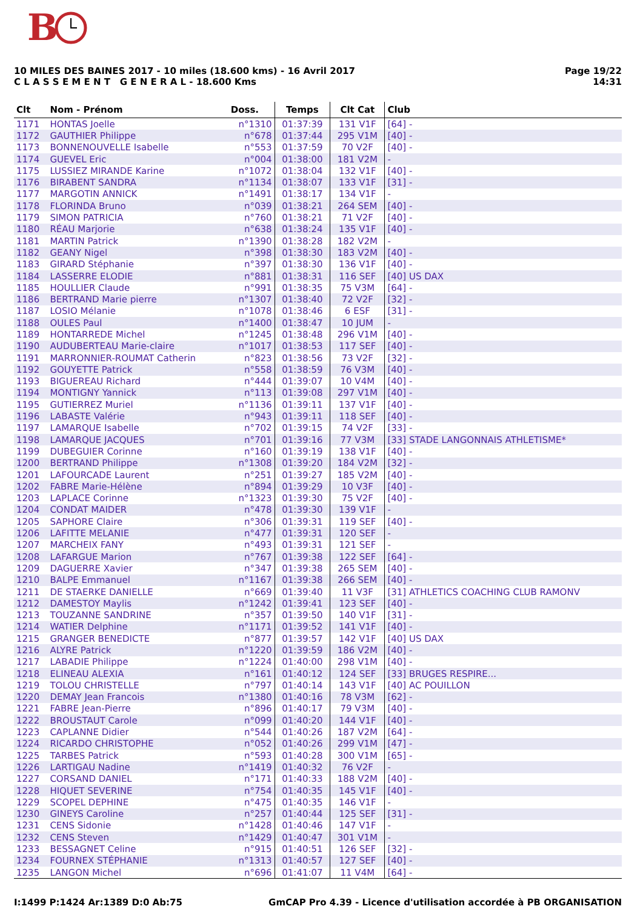B
10 MILES DES BAINES 2017 - 10 miles (18.600 kms) - 16 Avril 2017
C L A S S E M E N T G E N E R A L - 18.600 Kms
Page 19/22
14:31
| Clt | Nom - Prénom | Doss. | Temps | Clt Cat | Club |
| --- | --- | --- | --- | --- | --- |
| 1171 | HONTAS Joelle | n°1310 | 01:37:39 | 131 V1F | [64] - |
| 1172 | GAUTHIER Philippe | n°678 | 01:37:44 | 295 V1M | [40] - |
| 1173 | BONNENOUVELLE Isabelle | n°553 | 01:37:59 | 70 V2F | [40] - |
| 1174 | GUEVEL Eric | n°004 | 01:38:00 | 181 V2M | - |
| 1175 | LUSSIEZ MIRANDE Karine | n°1072 | 01:38:04 | 132 V1F | [40] - |
| 1176 | BIRABENT SANDRA | n°1134 | 01:38:07 | 133 V1F | [31] - |
| 1177 | MARGOTIN ANNICK | n°1491 | 01:38:17 | 134 V1F | - |
| 1178 | FLORINDA Bruno | n°039 | 01:38:21 | 264 SEM | [40] - |
| 1179 | SIMON PATRICIA | n°760 | 01:38:21 | 71 V2F | [40] - |
| 1180 | RÉAU Marjorie | n°638 | 01:38:24 | 135 V1F | [40] - |
| 1181 | MARTIN Patrick | n°1390 | 01:38:28 | 182 V2M | - |
| 1182 | GEANY Nigel | n°398 | 01:38:30 | 183 V2M | [40] - |
| 1183 | GIRARD Stéphanie | n°397 | 01:38:30 | 136 V1F | [40] - |
| 1184 | LASSERRE ELODIE | n°881 | 01:38:31 | 116 SEF | [40] US DAX |
| 1185 | HOULLIER Claude | n°991 | 01:38:35 | 75 V3M | [64] - |
| 1186 | BERTRAND Marie pierre | n°1307 | 01:38:40 | 72 V2F | [32] - |
| 1187 | LOSIO Mélanie | n°1078 | 01:38:46 | 6 ESF | [31] - |
| 1188 | OULES Paul | n°1400 | 01:38:47 | 10 JUM | - |
| 1189 | HONTARREDE Michel | n°1245 | 01:38:48 | 296 V1M | [40] - |
| 1190 | AUDUBERTEAU Marie-claire | n°1017 | 01:38:53 | 117 SEF | [40] - |
| 1191 | MARRONNIER-ROUMAT Catherin | n°823 | 01:38:56 | 73 V2F | [32] - |
| 1192 | GOUYETTE Patrick | n°558 | 01:38:59 | 76 V3M | [40] - |
| 1193 | BIGUEREAU Richard | n°444 | 01:39:07 | 10 V4M | [40] - |
| 1194 | MONTIGNY Yannick | n°113 | 01:39:08 | 297 V1M | [40] - |
| 1195 | GUTIERREZ Muriel | n°1136 | 01:39:11 | 137 V1F | [40] - |
| 1196 | LABASTE Valérie | n°943 | 01:39:11 | 118 SEF | [40] - |
| 1197 | LAMARQUE Isabelle | n°702 | 01:39:15 | 74 V2F | [33] - |
| 1198 | LAMARQUE JACQUES | n°701 | 01:39:16 | 77 V3M | [33] STADE LANGONNAIS ATHLETISME* |
| 1199 | DUBEGUIER Corinne | n°160 | 01:39:19 | 138 V1F | [40] - |
| 1200 | BERTRAND Philippe | n°1308 | 01:39:20 | 184 V2M | [32] - |
| 1201 | LAFOURCADE Laurent | n°251 | 01:39:27 | 185 V2M | [40] - |
| 1202 | FABRE Marie-Hélène | n°894 | 01:39:29 | 10 V3F | [40] - |
| 1203 | LAPLACE Corinne | n°1323 | 01:39:30 | 75 V2F | [40] - |
| 1204 | CONDAT MAIDER | n°478 | 01:39:30 | 139 V1F | - |
| 1205 | SAPHORE Claire | n°306 | 01:39:31 | 119 SEF | [40] - |
| 1206 | LAFITTE MELANIE | n°477 | 01:39:31 | 120 SEF | - |
| 1207 | MARCHEIX FANY | n°493 | 01:39:31 | 121 SEF | - |
| 1208 | LAFARGUE Marion | n°767 | 01:39:38 | 122 SEF | [64] - |
| 1209 | DAGUERRE Xavier | n°347 | 01:39:38 | 265 SEM | [40] - |
| 1210 | BALPE Emmanuel | n°1167 | 01:39:38 | 266 SEM | [40] - |
| 1211 | DE STAERKE DANIELLE | n°669 | 01:39:40 | 11 V3F | [31] ATHLETICS COACHING CLUB RAMONV |
| 1212 | DAMESTOY Maylis | n°1242 | 01:39:41 | 123 SEF | [40] - |
| 1213 | TOUZANNE SANDRINE | n°357 | 01:39:50 | 140 V1F | [31] - |
| 1214 | WATIER Delphine | n°1171 | 01:39:52 | 141 V1F | [40] - |
| 1215 | GRANGER BENEDICTE | n°877 | 01:39:57 | 142 V1F | [40] US DAX |
| 1216 | ALYRE Patrick | n°1220 | 01:39:59 | 186 V2M | [40] - |
| 1217 | LABADIE Philippe | n°1224 | 01:40:00 | 298 V1M | [40] - |
| 1218 | ELINEAU ALEXIA | n°161 | 01:40:12 | 124 SEF | [33] BRUGES RESPIRE... |
| 1219 | TOLOU CHRISTELLE | n°797 | 01:40:14 | 143 V1F | [40] AC POUILLON |
| 1220 | DEMAY Jean Francois | n°1380 | 01:40:16 | 78 V3M | [62] - |
| 1221 | FABRE Jean-Pierre | n°896 | 01:40:17 | 79 V3M | [40] - |
| 1222 | BROUSTAUT Carole | n°099 | 01:40:20 | 144 V1F | [40] - |
| 1223 | CAPLANNE Didier | n°544 | 01:40:26 | 187 V2M | [64] - |
| 1224 | RICARDO CHRISTOPHE | n°052 | 01:40:26 | 299 V1M | [47] - |
| 1225 | TARBES Patrick | n°593 | 01:40:28 | 300 V1M | [65] - |
| 1226 | LARTIGAU Nadine | n°1419 | 01:40:32 | 76 V2F | - |
| 1227 | CORSAND DANIEL | n°171 | 01:40:33 | 188 V2M | [40] - |
| 1228 | HIQUET SEVERINE | n°754 | 01:40:35 | 145 V1F | [40] - |
| 1229 | SCOPEL DEPHINE | n°475 | 01:40:35 | 146 V1F | - |
| 1230 | GINEYS Caroline | n°257 | 01:40:44 | 125 SEF | [31] - |
| 1231 | CENS Sidonie | n°1428 | 01:40:46 | 147 V1F | - |
| 1232 | CENS Steven | n°1429 | 01:40:47 | 301 V1M | - |
| 1233 | BESSAGNET Celine | n°915 | 01:40:51 | 126 SEF | [32] - |
| 1234 | FOURNEX STÉPHANIE | n°1313 | 01:40:57 | 127 SEF | [40] - |
| 1235 | LANGON Michel | n°696 | 01:41:07 | 11 V4M | [64] - |
I:1499 P:1424 Ar:1389 D:0 Ab:75 GmCAP Pro 4.39 - Licence d'utilisation accordée à PB ORGANISATION